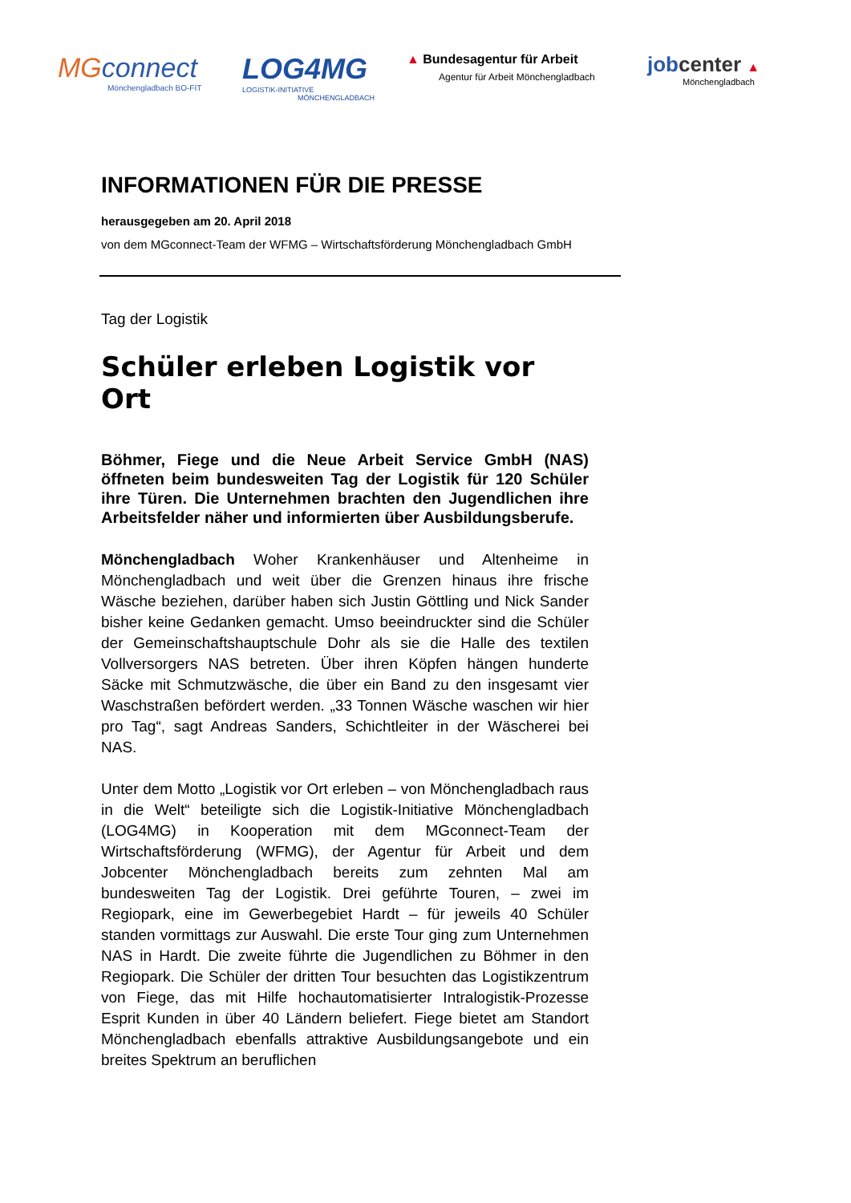MGconnect
Mönchengladbach BO-FIT
LOG4MG
LOGISTIK-INITIATIVE
MÖNCHENGLADBACH
▲ Bundesagentur für Arbeit
Agentur für Arbeit Mönchengladbach
jobcenter ▲
Mönchengladbach
INFORMATIONEN FÜR DIE PRESSE
herausgegeben am 20. April 2018
von dem MGconnect-Team der WFMG – Wirtschaftsförderung Mönchengladbach GmbH
Tag der Logistik
Schüler erleben Logistik vor Ort
Böhmer, Fiege und die Neue Arbeit Service GmbH (NAS) öffneten beim bundesweiten Tag der Logistik für 120 Schüler ihre Türen. Die Unternehmen brachten den Jugendlichen ihre Arbeitsfelder näher und informierten über Ausbildungsberufe.
Mönchengladbach Woher Krankenhäuser und Altenheime in Mönchengladbach und weit über die Grenzen hinaus ihre frische Wäsche beziehen, darüber haben sich Justin Göttling und Nick Sander bisher keine Gedanken gemacht. Umso beeindruckter sind die Schüler der Gemeinschaftshauptschule Dohr als sie die Halle des textilen Vollversorgers NAS betreten. Über ihren Köpfen hängen hunderte Säcke mit Schmutzwäsche, die über ein Band zu den insgesamt vier Waschstraßen befördert werden. „33 Tonnen Wäsche waschen wir hier pro Tag“, sagt Andreas Sanders, Schichtleiter in der Wäscherei bei NAS.
Unter dem Motto „Logistik vor Ort erleben – von Mönchengladbach raus in die Welt“ beteiligte sich die Logistik-Initiative Mönchengladbach (LOG4MG) in Kooperation mit dem MGconnect-Team der Wirtschaftsförderung (WFMG), der Agentur für Arbeit und dem Jobcenter Mönchengladbach bereits zum zehnten Mal am bundesweiten Tag der Logistik. Drei geführte Touren, – zwei im Regiopark, eine im Gewerbegebiet Hardt – für jeweils 40 Schüler standen vormittags zur Auswahl. Die erste Tour ging zum Unternehmen NAS in Hardt. Die zweite führte die Jugendlichen zu Böhmer in den Regiopark. Die Schüler der dritten Tour besuchten das Logistikzentrum von Fiege, das mit Hilfe hochautomatisierter Intralogistik-Prozesse Esprit Kunden in über 40 Ländern beliefert. Fiege bietet am Standort Mönchengladbach ebenfalls attraktive Ausbildungsangebote und ein breites Spektrum an beruflichen